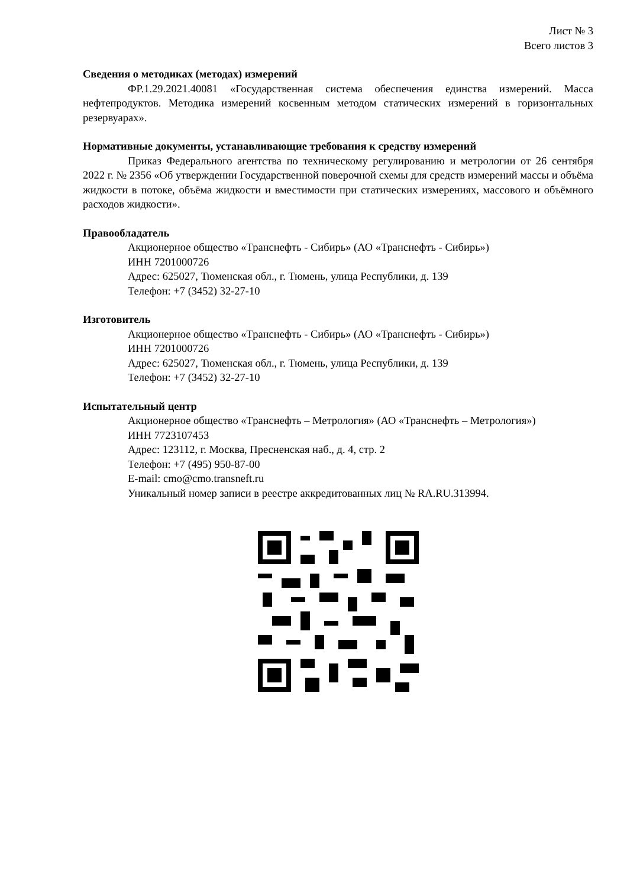Лист № 3
Всего листов 3
Сведения о методиках (методах) измерений
ФР.1.29.2021.40081 «Государственная система обеспечения единства измерений. Масса нефтепродуктов. Методика измерений косвенным методом статических измерений в горизонтальных резервуарах».
Нормативные документы, устанавливающие требования к средству измерений
Приказ Федерального агентства по техническому регулированию и метрологии от 26 сентября 2022 г. № 2356 «Об утверждении Государственной поверочной схемы для средств измерений массы и объёма жидкости в потоке, объёма жидкости и вместимости при статических измерениях, массового и объёмного расходов жидкости».
Правообладатель
Акционерное общество «Транснефть - Сибирь» (АО «Транснефть - Сибирь»)
ИНН 7201000726
Адрес: 625027, Тюменская обл., г. Тюмень, улица Республики, д. 139
Телефон: +7 (3452) 32-27-10
Изготовитель
Акционерное общество «Транснефть - Сибирь» (АО «Транснефть - Сибирь»)
ИНН 7201000726
Адрес: 625027, Тюменская обл., г. Тюмень, улица Республики, д. 139
Телефон: +7 (3452) 32-27-10
Испытательный центр
Акционерное общество «Транснефть – Метрология» (АО «Транснефть – Метрология»)
ИНН 7723107453
Адрес: 123112, г. Москва, Пресненская наб., д. 4, стр. 2
Телефон: +7 (495) 950-87-00
E-mail: cmo@cmo.transneft.ru
Уникальный номер записи в реестре аккредитованных лиц № RA.RU.313994.